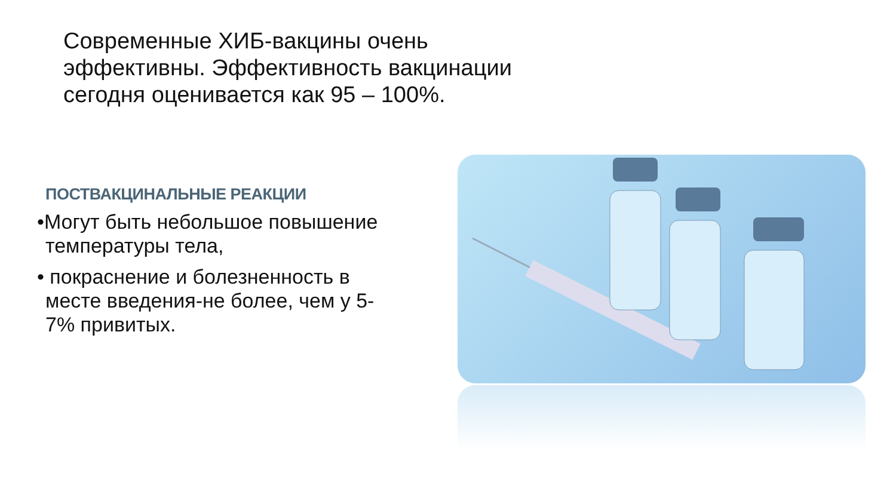Современные ХИБ-вакцины очень эффективны. Эффективность вакцинации сегодня оценивается как 95 – 100%.
ПОСТВАКЦИНАЛЬНЫЕ РЕАКЦИИ
•Могут быть небольшое повышение температуры тела,
• покраснение и болезненность в месте введения-не более, чем у 5-7% привитых.